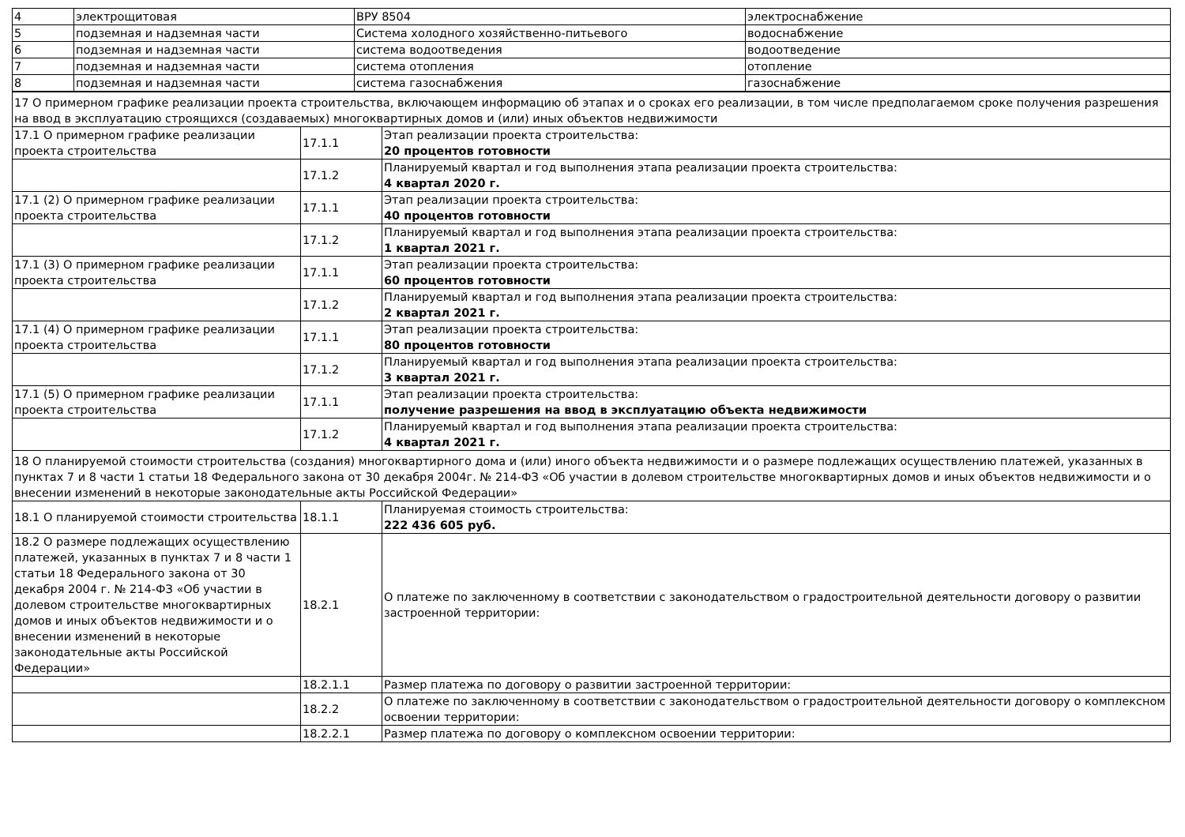| 4 | электрощитовая | ВРУ 8504 | электроснабжение |
| 5 | подземная и надземная части | Система холодного хозяйственно-питьевого | водоснабжение |
| 6 | подземная и надземная части | система водоотведения | водоотведение |
| 7 | подземная и надземная части | система отопления | отопление |
| 8 | подземная и надземная части | система газоснабжения | газоснабжение |
| 17 О примерном графике реализации проекта строительства, включающем информацию об этапах и о сроках его реализации, в том числе предполагаемом сроке получения разрешения на ввод в эксплуатацию строящихся (создаваемых) многоквартирных домов и (или) иных объектов недвижимости | | |
| 17.1 О примерном графике реализации проекта строительства | 17.1.1 | Этап реализации проекта строительства: 20 процентов готовности |
| | 17.1.2 | Планируемый квартал и год выполнения этапа реализации проекта строительства: 4 квартал 2020 г. |
| 17.1 (2) О примерном графике реализации проекта строительства | 17.1.1 | Этап реализации проекта строительства: 40 процентов готовности |
| | 17.1.2 | Планируемый квартал и год выполнения этапа реализации проекта строительства: 1 квартал 2021 г. |
| 17.1 (3) О примерном графике реализации проекта строительства | 17.1.1 | Этап реализации проекта строительства: 60 процентов готовности |
| | 17.1.2 | Планируемый квартал и год выполнения этапа реализации проекта строительства: 2 квартал 2021 г. |
| 17.1 (4) О примерном графике реализации проекта строительства | 17.1.1 | Этап реализации проекта строительства: 80 процентов готовности |
| | 17.1.2 | Планируемый квартал и год выполнения этапа реализации проекта строительства: 3 квартал 2021 г. |
| 17.1 (5) О примерном графике реализации проекта строительства | 17.1.1 | Этап реализации проекта строительства: получение разрешения на ввод в эксплуатацию объекта недвижимости |
| | 17.1.2 | Планируемый квартал и год выполнения этапа реализации проекта строительства: 4 квартал 2021 г. |
| 18 О планируемой стоимости строительства (создания) многоквартирного дома и (или) иного объекта недвижимости и о размере подлежащих осуществлению платежей, указанных в пунктах 7 и 8 части 1 статьи 18 Федерального закона от 30 декабря 2004г. № 214-ФЗ «Об участии в долевом строительстве многоквартирных домов и иных объектов недвижимости и о внесении изменений в некоторые законодательные акты Российской Федерации» | | |
| 18.1 О планируемой стоимости строительства | 18.1.1 | Планируемая стоимость строительства: 222 436 605 руб. |
| 18.2 О размере подлежащих осуществлению платежей, указанных в пунктах 7 и 8 части 1 статьи 18 Федерального закона от 30 декабря 2004 г. № 214-ФЗ «Об участии в долевом строительстве многоквартирных домов и иных объектов недвижимости и о внесении изменений в некоторые законодательные акты Российской Федерации» | 18.2.1 | О платеже по заключенному в соответствии с законодательством о градостроительной деятельности договору о развитии застроенной территории: |
| | 18.2.1.1 | Размер платежа по договору о развитии застроенной территории: |
| | 18.2.2 | О платеже по заключенному в соответствии с законодательством о градостроительной деятельности договору о комплексном освоении территории: |
| | 18.2.2.1 | Размер платежа по договору о комплексном освоении территории: |